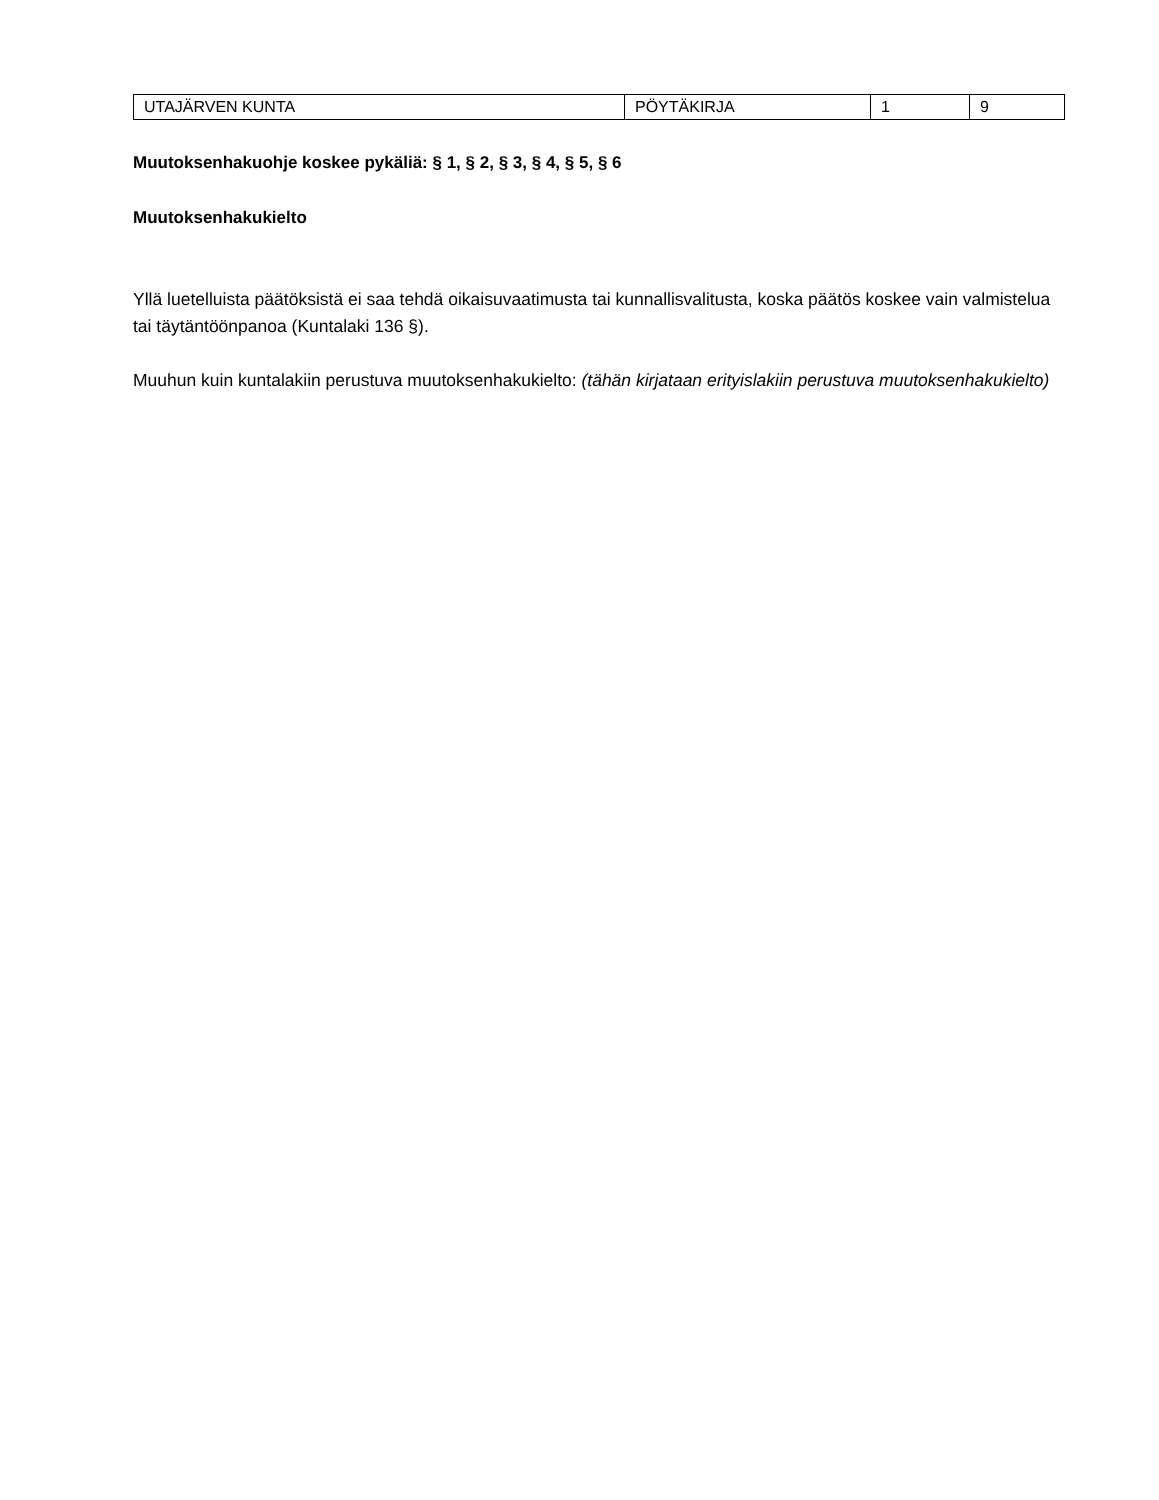| UTAJÄRVEN KUNTA | PÖYTÄKIRJA | 1 | 9 |
Muutoksenhakuohje koskee pykäliä: § 1, § 2, § 3, § 4, § 5, § 6
Muutoksenhakukielto
Yllä luetelluista päätöksistä ei saa tehdä oikaisuvaatimusta tai kunnallisvalitusta, koska päätös koskee vain valmistelua tai täytäntöönpanoa (Kuntalaki 136 §).
Muuhun kuin kuntalakiin perustuva muutoksenhakukielto: (tähän kirjataan erityislakiin perustuva muutoksenhakukielto)